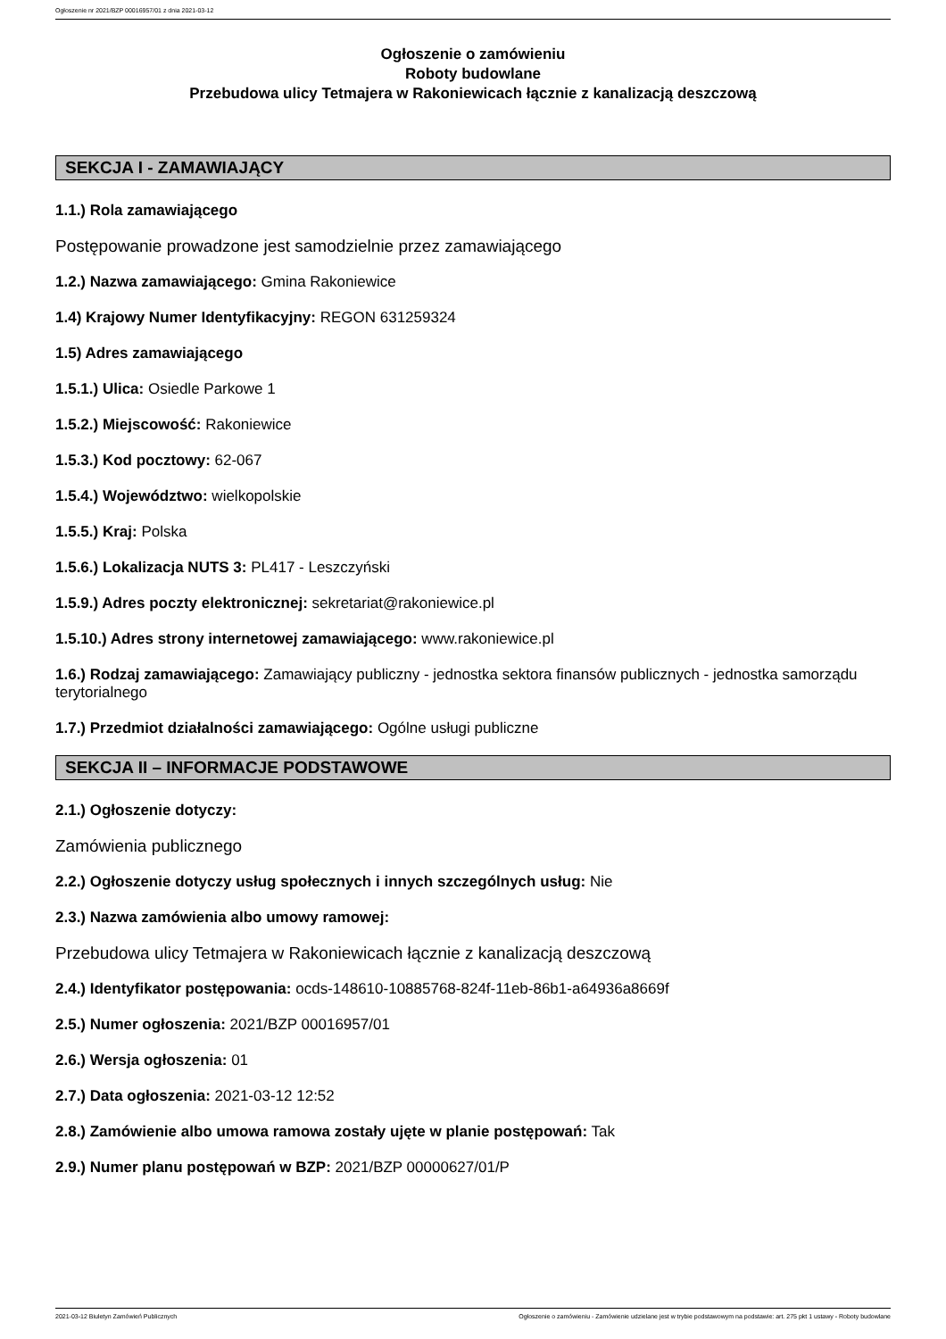Ogłoszenie nr 2021/BZP 00016957/01 z dnia 2021-03-12
Ogłoszenie o zamówieniu
Roboty budowlane
Przebudowa ulicy Tetmajera w Rakoniewicach łącznie z kanalizacją deszczową
SEKCJA I - ZAMAWIAJĄCY
1.1.) Rola zamawiającego
Postępowanie prowadzone jest samodzielnie przez zamawiającego
1.2.) Nazwa zamawiającego: Gmina Rakoniewice
1.4) Krajowy Numer Identyfikacyjny: REGON 631259324
1.5) Adres zamawiającego
1.5.1.) Ulica: Osiedle Parkowe 1
1.5.2.) Miejscowość: Rakoniewice
1.5.3.) Kod pocztowy: 62-067
1.5.4.) Województwo: wielkopolskie
1.5.5.) Kraj: Polska
1.5.6.) Lokalizacja NUTS 3: PL417 - Leszczyński
1.5.9.) Adres poczty elektronicznej: sekretariat@rakoniewice.pl
1.5.10.) Adres strony internetowej zamawiającego: www.rakoniewice.pl
1.6.) Rodzaj zamawiającego: Zamawiający publiczny - jednostka sektora finansów publicznych - jednostka samorządu terytorialnego
1.7.) Przedmiot działalności zamawiającego: Ogólne usługi publiczne
SEKCJA II – INFORMACJE PODSTAWOWE
2.1.) Ogłoszenie dotyczy:
Zamówienia publicznego
2.2.) Ogłoszenie dotyczy usług społecznych i innych szczególnych usług: Nie
2.3.) Nazwa zamówienia albo umowy ramowej:
Przebudowa ulicy Tetmajera w Rakoniewicach łącznie z kanalizacją deszczową
2.4.) Identyfikator postępowania: ocds-148610-10885768-824f-11eb-86b1-a64936a8669f
2.5.) Numer ogłoszenia: 2021/BZP 00016957/01
2.6.) Wersja ogłoszenia: 01
2.7.) Data ogłoszenia: 2021-03-12 12:52
2.8.) Zamówienie albo umowa ramowa zostały ujęte w planie postępowań: Tak
2.9.) Numer planu postępowań w BZP: 2021/BZP 00000627/01/P
2021-03-12 Biuletyn Zamówień Publicznych Ogłoszenie o zamówieniu - Zamówienie udzielane jest w trybie podstawowym na podstawie: art. 275 pkt 1 ustawy - Roboty budowlane